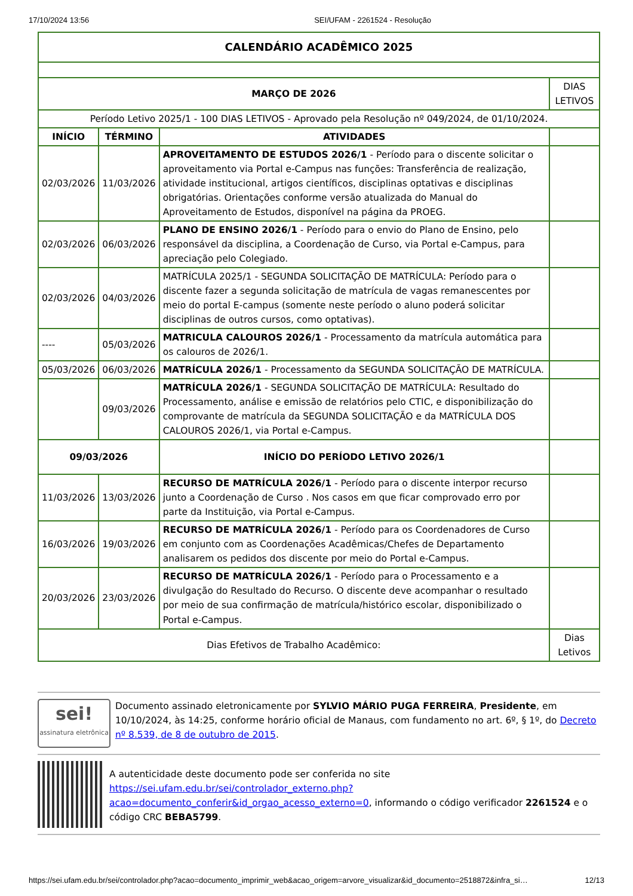17/10/2024 13:56 SEI/UFAM - 2261524 - Resolução
| CALENDÁRIO ACADÊMICO 2025 | | | |
| --- | --- | --- | --- |
| MARÇO DE 2026 | | | DIAS LETIVOS |
| Período Letivo 2025/1 - 100 DIAS LETIVOS - Aprovado pela Resolução nº 049/2024, de 01/10/2024. | | | |
| INÍCIO | TÉRMINO | ATIVIDADES | |
| 02/03/2026 | 11/03/2026 | APROVEITAMENTO DE ESTUDOS 2026/1 - Período para o discente solicitar o aproveitamento via Portal e-Campus nas funções: Transferência de realização, atividade institucional, artigos científicos, disciplinas optativas e disciplinas obrigatórias. Orientações conforme versão atualizada do Manual do Aproveitamento de Estudos, disponível na página da PROEG. | |
| 02/03/2026 | 06/03/2026 | PLANO DE ENSINO 2026/1 - Período para o envio do Plano de Ensino, pelo responsável da disciplina, a Coordenação de Curso, via Portal e-Campus, para apreciação pelo Colegiado. | |
| 02/03/2026 | 04/03/2026 | MATRÍCULA 2025/1 - SEGUNDA SOLICITAÇÃO DE MATRÍCULA: Período para o discente fazer a segunda solicitação de matrícula de vagas remanescentes por meio do portal E-campus (somente neste período o aluno poderá solicitar disciplinas de outros cursos, como optativas). | |
| ---- | 05/03/2026 | MATRICULA CALOUROS 2026/1 - Processamento da matrícula automática para os calouros de 2026/1. | |
| 05/03/2026 | 06/03/2026 | MATRÍCULA 2026/1 - Processamento da SEGUNDA SOLICITAÇÃO DE MATRÍCULA. | |
| | 09/03/2026 | MATRÍCULA 2026/1 - SEGUNDA SOLICITAÇÃO DE MATRÍCULA: Resultado do Processamento, análise e emissão de relatórios pelo CTIC, e disponibilização do comprovante de matrícula da SEGUNDA SOLICITAÇÃO e da MATRÍCULA DOS CALOUROS 2026/1, via Portal e-Campus. | |
| 09/03/2026 | | INÍCIO DO PERÍODO LETIVO 2026/1 | |
| 11/03/2026 | 13/03/2026 | RECURSO DE MATRÍCULA 2026/1 - Período para o discente interpor recurso junto a Coordenação de Curso . Nos casos em que ficar comprovado erro por parte da Instituição, via Portal e-Campus. | |
| 16/03/2026 | 19/03/2026 | RECURSO DE MATRÍCULA 2026/1 - Período para os Coordenadores de Curso em conjunto com as Coordenações Acadêmicas/Chefes de Departamento analisarem os pedidos dos discente por meio do Portal e-Campus. | |
| 20/03/2026 | 23/03/2026 | RECURSO DE MATRÍCULA 2026/1 - Período para o Processamento e a divulgação do Resultado do Recurso. O discente deve acompanhar o resultado por meio de sua confirmação de matrícula/histórico escolar, disponibilizado o Portal e-Campus. | |
| Dias Efetivos de Trabalho Acadêmico: | | | Dias Letivos |
sei!
assinatura eletrônica
Documento assinado eletronicamente por SYLVIO MÁRIO PUGA FERREIRA, Presidente, em 10/10/2024, às 14:25, conforme horário oficial de Manaus, com fundamento no art. 6º, § 1º, do Decreto nº 8.539, de 8 de outubro de 2015.
A autenticidade deste documento pode ser conferida no site https://sei.ufam.edu.br/sei/controlador_externo.php?acao=documento_conferir&id_orgao_acesso_externo=0, informando o código verificador 2261524 e o código CRC BEBA5799.
https://sei.ufam.edu.br/sei/controlador.php?acao=documento_imprimir_web&acao_origem=arvore_visualizar&id_documento=2518872&infra_si… 12/13